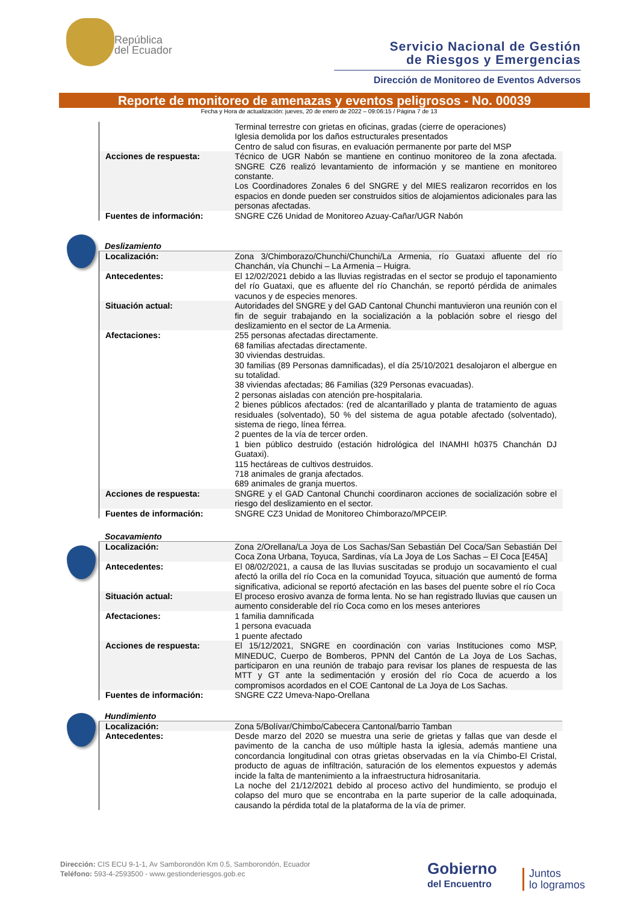República
del Ecuador
Servicio Nacional de Gestión
de Riesgos y Emergencias
Dirección de Monitoreo de Eventos Adversos
Reporte de monitoreo de amenazas y eventos peligrosos - No. 00039
Fecha y Hora de actualización: jueves, 20 de enero de 2022 – 09:06:15 / Página 7 de 13
| | Terminal terrestre con grietas en oficinas, gradas (cierre de operaciones) Iglesia demolida por los daños estructurales presentados Centro de salud con fisuras, en evaluación permanente por parte del MSP |
| Acciones de respuesta: | Técnico de UGR Nabón se mantiene en continuo monitoreo de la zona afectada. SNGRE CZ6 realizó levantamiento de información y se mantiene en monitoreo constante. Los Coordinadores Zonales 6 del SNGRE y del MIES realizaron recorridos en los espacios en donde pueden ser construidos sitios de alojamientos adicionales para las personas afectadas. |
| Fuentes de información: | SNGRE CZ6 Unidad de Monitoreo Azuay-Cañar/UGR Nabón |
Deslizamiento
| Localización: | Zona 3/Chimborazo/Chunchi/Chunchi/La Armenia, río Guataxi afluente del río Chanchán, vía Chunchi – La Armenia – Huigra. |
| Antecedentes: | El 12/02/2021 debido a las lluvias registradas en el sector se produjo el taponamiento del río Guataxi, que es afluente del río Chanchán, se reportó pérdida de animales vacunos y de especies menores. |
| Situación actual: | Autoridades del SNGRE y del GAD Cantonal Chunchi mantuvieron una reunión con el fin de seguir trabajando en la socialización a la población sobre el riesgo del deslizamiento en el sector de La Armenia. |
| Afectaciones: | 255 personas afectadas directamente. 68 familias afectadas directamente. 30 viviendas destruidas. 30 familias (89 Personas damnificadas), el día 25/10/2021 desalojaron el albergue en su totalidad. 38 viviendas afectadas; 86 Familias (329 Personas evacuadas). 2 personas aisladas con atención pre-hospitalaria. 2 bienes públicos afectados: (red de alcantarillado y planta de tratamiento de aguas residuales (solventado), 50 % del sistema de agua potable afectado (solventado), sistema de riego, línea férrea. 2 puentes de la vía de tercer orden. 1 bien público destruido (estación hidrológica del INAMHI h0375 Chanchán DJ Guataxi). 115 hectáreas de cultivos destruidos. 718 animales de granja afectados. 689 animales de granja muertos. |
| Acciones de respuesta: | SNGRE y el GAD Cantonal Chunchi coordinaron acciones de socialización sobre el riesgo del deslizamiento en el sector. |
| Fuentes de información: | SNGRE CZ3 Unidad de Monitoreo Chimborazo/MPCEIP. |
Socavamiento
| Localización: | Zona 2/Orellana/La Joya de Los Sachas/San Sebastián Del Coca/San Sebastián Del Coca Zona Urbana, Toyuca, Sardinas, vía La Joya de Los Sachas – El Coca [E45A] |
| Antecedentes: | El 08/02/2021, a causa de las lluvias suscitadas se produjo un socavamiento el cual afectó la orilla del río Coca en la comunidad Toyuca, situación que aumentó de forma significativa, adicional se reportó afectación en las bases del puente sobre el río Coca |
| Situación actual: | El proceso erosivo avanza de forma lenta. No se han registrado lluvias que causen un aumento considerable del río Coca como en los meses anteriores |
| Afectaciones: | 1 familia damnificada 1 persona evacuada 1 puente afectado |
| Acciones de respuesta: | El 15/12/2021, SNGRE en coordinación con varias Instituciones como MSP, MINEDUC, Cuerpo de Bomberos, PPNN del Cantón de La Joya de Los Sachas, participaron en una reunión de trabajo para revisar los planes de respuesta de las MTT y GT ante la sedimentación y erosión del río Coca de acuerdo a los compromisos acordados en el COE Cantonal de La Joya de Los Sachas. |
| Fuentes de información: | SNGRE CZ2 Umeva-Napo-Orellana |
Hundimiento
| Localización: | Zona 5/Bolívar/Chimbo/Cabecera Cantonal/barrio Tamban |
| Antecedentes: | Desde marzo del 2020 se muestra una serie de grietas y fallas que van desde el pavimento de la cancha de uso múltiple hasta la iglesia, además mantiene una concordancia longitudinal con otras grietas observadas en la vía Chimbo-El Cristal, producto de aguas de infiltración, saturación de los elementos expuestos y además incide la falta de mantenimiento a la infraestructura hidrosanitaria. La noche del 21/12/2021 debido al proceso activo del hundimiento, se produjo el colapso del muro que se encontraba en la parte superior de la calle adoquinada, causando la pérdida total de la plataforma de la vía de primer. |
Dirección: CIS ECU 9-1-1, Av Samborondón Km 0.5, Samborondón, Ecuador
Teléfono: 593-4-2593500 - www.gestionderiesgos.gob.ec
Gobierno
del Encuentro
Juntos
lo logramos